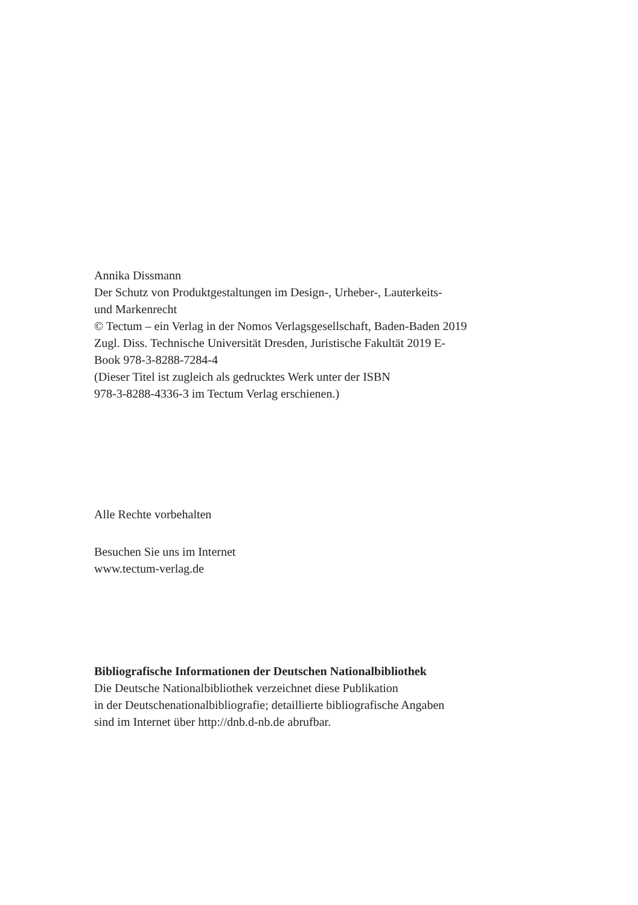Annika Dissmann
Der Schutz von Produktgestaltungen im Design-, Urheber-, Lauterkeits-
und Markenrecht
© Tectum – ein Verlag in der Nomos Verlagsgesellschaft, Baden-Baden 2019
Zugl. Diss. Technische Universität Dresden, Juristische Fakultät 2019 E-
Book 978-3-8288-7284-4
(Dieser Titel ist zugleich als gedrucktes Werk unter der ISBN
978-3-8288-4336-3 im Tectum Verlag erschienen.)
Alle Rechte vorbehalten
Besuchen Sie uns im Internet
www.tectum-verlag.de
Bibliografische Informationen der Deutschen Nationalbibliothek
Die Deutsche Nationalbibliothek verzeichnet diese Publikation
in der Deutschenationalbibliografie; detaillierte bibliografische Angaben
sind im Internet über http://dnb.d-nb.de abrufbar.